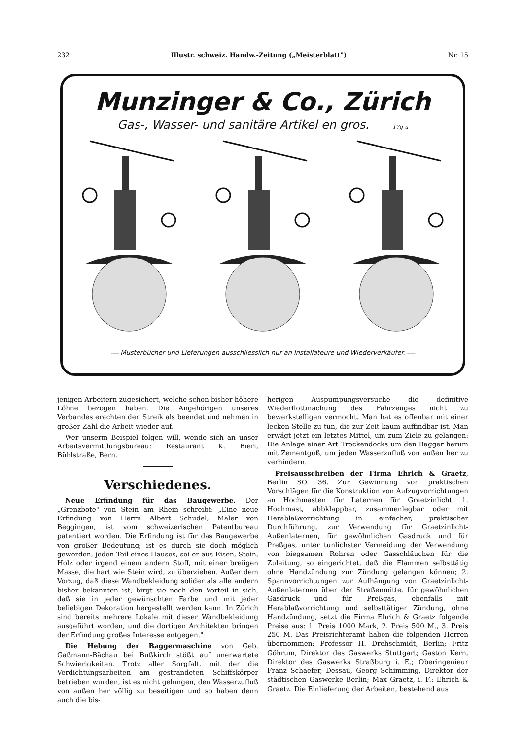232 Illustr. schweiz. Handw.-Zeitung („Meisterblatt") Nr. 15
Munzinger & Co., Zürich
Gas-, Wasser- und sanitäre Artikel en gros. 17g u
══ Musterbücher und Lieferungen ausschliesslich nur an Installateure und Wiederverkäufer. ══
jenigen Arbeitern zugesichert, welche schon bisher höhere Löhne bezogen haben. Die Angehörigen unseres Verbandes erachten den Streik als beendet und nehmen in großer Zahl die Arbeit wieder auf.
Wer unserm Beispiel folgen will, wende sich an unser Arbeitsvermittlungsbureau: Restaurant K. Bieri, Bühlstraße, Bern.
Verschiedenes.
Neue Erfindung für das Baugewerbe. Der „Grenzbote" von Stein am Rhein schreibt: „Eine neue Erfindung von Herrn Albert Schudel, Maler von Beggingen, ist vom schweizerischen Patentbureau patentiert worden. Die Erfindung ist für das Baugewerbe von großer Bedeutung; ist es durch sie doch möglich geworden, jeden Teil eines Hauses, sei er aus Eisen, Stein, Holz oder irgend einem andern Stoff, mit einer breiigen Masse, die hart wie Stein wird, zu überziehen. Außer dem Vorzug, daß diese Wandbekleidung solider als alle andern bisher bekannten ist, birgt sie noch den Vorteil in sich, daß sie in jeder gewünschten Farbe und mit jeder beliebigen Dekoration hergestellt werden kann. In Zürich sind bereits mehrere Lokale mit dieser Wandbekleidung ausgeführt worden, und die dortigen Architekten bringen der Erfindung großes Interesse entgegen."
Die Hebung der Baggermaschine von Geb. Gaßmann-Bächau bei Bußkirch stößt auf unerwartete Schwierigkeiten. Trotz aller Sorgfalt, mit der die Verdichtungsarbeiten am gestrandeten Schiffskörper betrieben wurden, ist es nicht gelungen, den Wasserzufluß von außen her völlig zu beseitigen und so haben denn auch die bis-
herigen Auspumpungsversuche die definitive Wiederflottmachung des Fahrzeuges nicht zu bewerkstelligen vermocht. Man hat es offenbar mit einer lecken Stelle zu tun, die zur Zeit kaum auffindbar ist. Man erwägt jetzt ein letztes Mittel, um zum Ziele zu gelangen: Die Anlage einer Art Trockendocks um den Bagger herum mit Zementguß, um jeden Wasserzufluß von außen her zu verhindern.
Preisausschreiben der Firma Ehrich & Graetz, Berlin SO. 36. Zur Gewinnung von praktischen Vorschlägen für die Konstruktion von Aufzugvorrichtungen an Hochmasten für Laternen für Graetzinlicht, 1. Hochmast, abbklappbar, zusammenlegbar oder mit Herablaßvorrichtung in einfacher, praktischer Durchführung, zur Verwendung für Graetzinlicht-Außenlaternen, für gewöhnlichen Gasdruck und für Preßgas, unter tunlichster Vermeidung der Verwendung von biegsamen Rohren oder Gasschläuchen für die Zuleitung, so eingerichtet, daß die Flammen selbsttätig ohne Handzündung zur Zündung gelangen können; 2. Spannvorrichtungen zur Aufhängung von Graetzinlicht-Außenlaternen über der Straßenmitte, für gewöhnlichen Gasdruck und für Preßgas, ebenfalls mit Herablaßvorrichtung und selbsttätiger Zündung, ohne Handzündung, setzt die Firma Ehrich & Graetz folgende Preise aus: 1. Preis 1000 Mark, 2. Preis 500 M., 3. Preis 250 M. Das Preisrichteramt haben die folgenden Herren übernommen: Professor H. Drehschmidt, Berlin; Fritz Göhrum, Direktor des Gaswerks Stuttgart; Gaston Kern, Direktor des Gaswerks Straßburg i. E.; Oberingenieur Franz Schaefer, Dessau, Georg Schimming, Direktor der städtischen Gaswerke Berlin; Max Graetz, i. F.: Ehrich & Graetz. Die Einlieferung der Arbeiten, bestehend aus